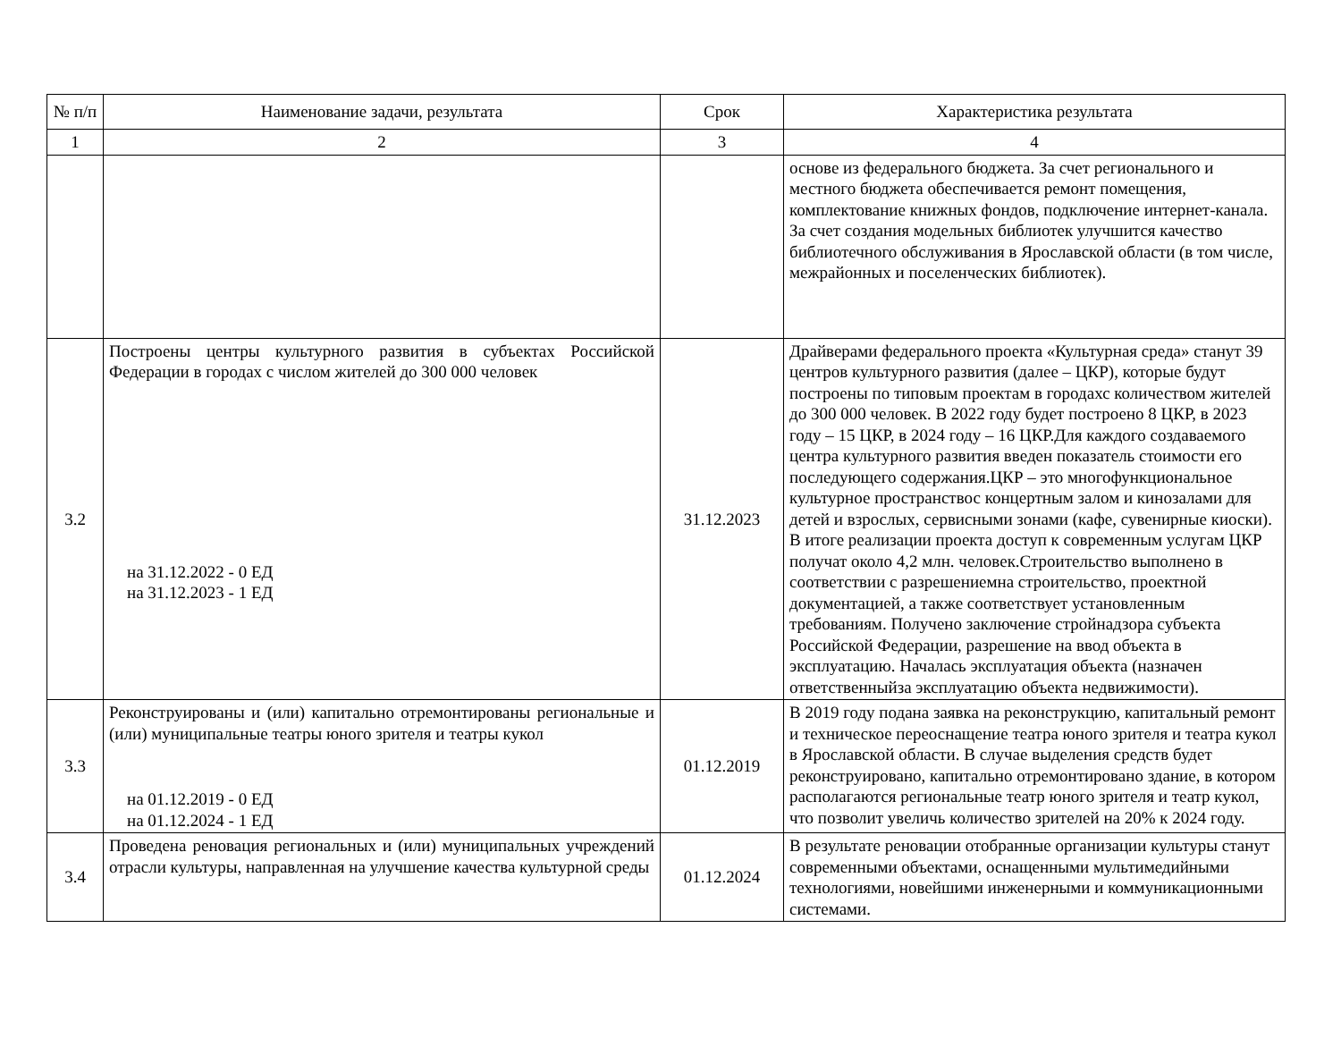| № п/п | Наименование задачи, результата | Срок | Характеристика результата |
| --- | --- | --- | --- |
| 1 | 2 | 3 | 4 |
| | | | основе из федерального бюджета. За счет регионального и местного бюджета обеспечивается ремонт помещения, комплектование книжных фондов, подключение интернет-канала. За счет создания модельных библиотек улучшится качество библиотечного обслуживания в Ярославской области (в том числе, межрайонных и поселенческих библиотек). |
| 3.2 | Построены центры культурного развития в субъектах Российской Федерации в городах с числом жителей до 300 000 человек на 31.12.2022 - 0 ЕД на 31.12.2023 - 1 ЕД | 31.12.2023 | Драйверами федерального проекта «Культурная среда» станут 39 центров культурного развития (далее – ЦКР), которые будут построены по типовым проектам в городахс количеством жителей до 300 000 человек. В 2022 году будет построено 8 ЦКР, в 2023 году – 15 ЦКР, в 2024 году – 16 ЦКР.Для каждого создаваемого центра культурного развития введен показатель стоимости его последующего содержания.ЦКР – это многофункциональное культурное пространствос концертным залом и кинозалами для детей и взрослых, сервисными зонами (кафе, сувенирные киоски). В итоге реализации проекта доступ к современным услугам ЦКР получат около 4,2 млн. человек.Строительство выполнено в соответствии с разрешениемна строительство, проектной документацией, а также соответствует установленным требованиям. Получено заключение стройнадзора субъекта Российской Федерации, разрешение на ввод объекта в эксплуатацию. Началась эксплуатация объекта (назначен ответственныйза эксплуатацию объекта недвижимости). |
| 3.3 | Реконструированы и (или) капитально отремонтированы региональные и (или) муниципальные театры юного зрителя и театры кукол на 01.12.2019 - 0 ЕД на 01.12.2024 - 1 ЕД | 01.12.2019 | В 2019 году подана заявка на реконструкцию, капитальный ремонт и техническое переоснащение театра юного зрителя и театра кукол в Ярославской области. В случае выделения средств будет реконструировано, капитально отремонтировано здание, в котором располагаются региональные театр юного зрителя и театр кукол, что позволит увеличь количество зрителей на 20% к 2024 году. |
| 3.4 | Проведена реновация региональных и (или) муниципальных учреждений отрасли культуры, направленная на улучшение качества культурной среды | 01.12.2024 | В результате реновации отобранные организации культуры станут современными объектами, оснащенными мультимедийными технологиями, новейшими инженерными и коммуникационными системами. |